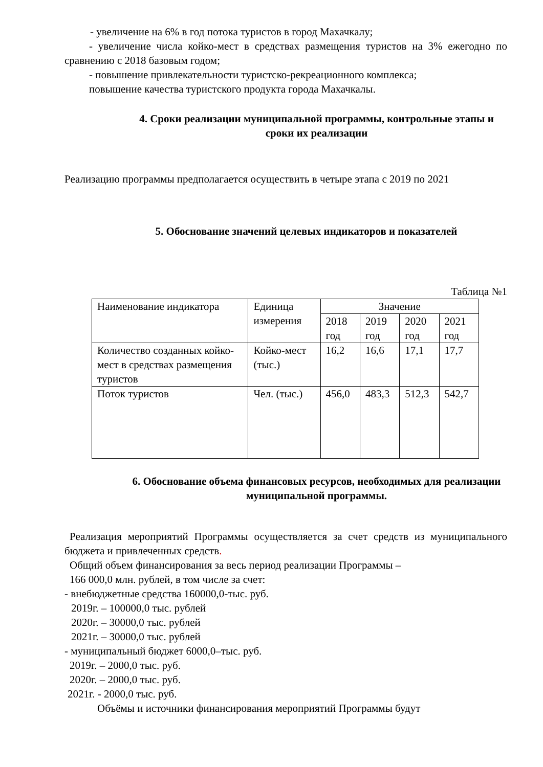- увеличение на 6% в год потока туристов в город Махачкалу;
- увеличение числа койко-мест в средствах размещения туристов на 3% ежегодно по сравнению с 2018 базовым годом;
- повышение привлекательности туристско-рекреационного комплекса;
повышение качества туристского продукта города Махачкалы.
4. Сроки реализации муниципальной программы, контрольные этапы и сроки их реализации
Реализацию программы предполагается осуществить в четыре этапа с 2019 по 2021
5. Обоснование значений целевых индикаторов и показателей
Таблица №1
| Наименование индикатора | Единица измерения | Значение | | | |
| | | 2018 год | 2019 год | 2020 год | 2021 год |
| Количество созданных койко-мест в средствах размещения туристов | Койко-мест (тыс.) | 16,2 | 16,6 | 17,1 | 17,7 |
| Поток туристов | Чел. (тыс.) | 456,0 | 483,3 | 512,3 | 542,7 |
6. Обоснование объема финансовых ресурсов, необходимых для реализации муниципальной программы.
Реализация мероприятий Программы осуществляется за счет средств из муниципального бюджета и привлеченных средств.
Общий объем финансирования за весь период реализации Программы –
166 000,0 млн. рублей, в том числе за счет:
- внебюджетные средства 160000,0-тыс. руб.
2019г. – 100000,0 тыс. рублей
2020г. – 30000,0 тыс. рублей
2021г. – 30000,0 тыс. рублей
- муниципальный бюджет 6000,0–тыс. руб.
2019г. – 2000,0 тыс. руб.
2020г. – 2000,0 тыс. руб.
2021г. - 2000,0 тыс. руб.
Объёмы и источники финансирования мероприятий Программы будут